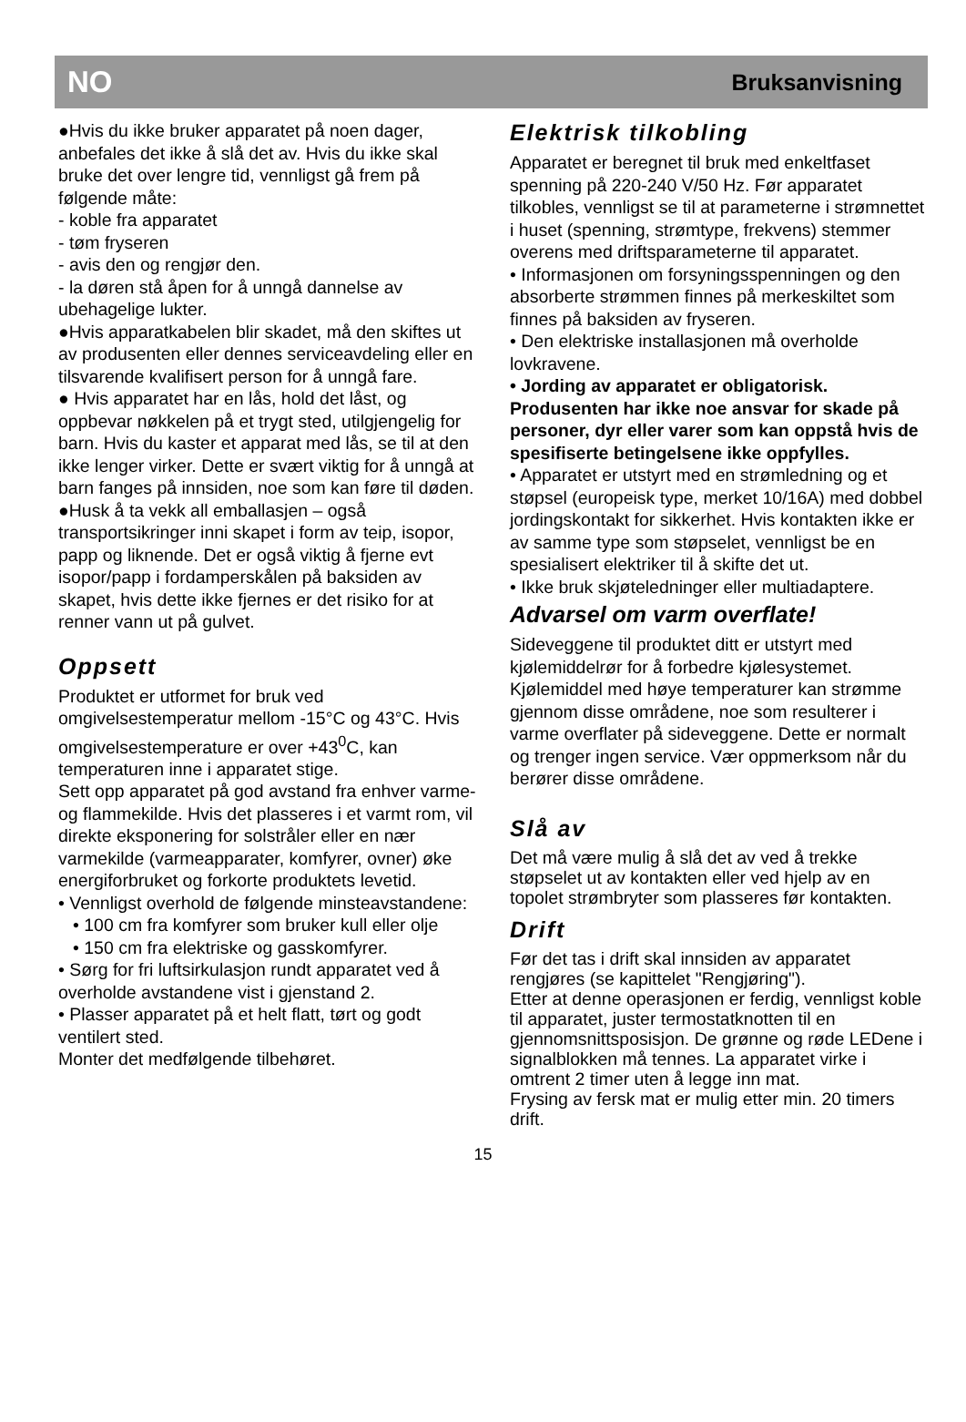NO Bruksanvisning
●Hvis du ikke bruker apparatet på noen dager, anbefales det ikke å slå det av. Hvis du ikke skal bruke det over lengre tid, vennligst gå frem på følgende måte:
- koble fra apparatet
- tøm fryseren
- avis den og rengjør den.
- la døren stå åpen for å unngå dannelse av ubehagelige lukter.
●Hvis apparatkabelen blir skadet, må den skiftes ut av produsenten eller dennes serviceavdeling eller en tilsvarende kvalifisert person for å unngå fare.
● Hvis apparatet har en lås, hold det låst, og oppbevar nøkkelen på et trygt sted, utilgjengelig for barn. Hvis du kaster et apparat med lås, se til at den ikke lenger virker. Dette er svært viktig for å unngå at barn fanges på innsiden, noe som kan føre til døden.
●Husk å ta vekk all emballasjen – også transportsikringer inni skapet i form av teip, isopor, papp og liknende. Det er også viktig å fjerne evt isopor/papp i fordamperskålen på baksiden av skapet, hvis dette ikke fjernes er det risiko for at renner vann ut på gulvet.
Oppsett
Produktet er utformet for bruk ved omgivelsestemperatur mellom -15°C og 43°C. Hvis omgivelsestemperature er over +43<sup>0</sup>C, kan temperaturen inne i apparatet stige.
Sett opp apparatet på god avstand fra enhver varme- og flammekilde. Hvis det plasseres i et varmt rom, vil direkte eksponering for solstråler eller en nær varmekilde (varmeapparater, komfyrer, ovner) øke energiforbruket og forkorte produktets levetid.
• Vennligst overhold de følgende minsteavstandene:
• 100 cm fra komfyrer som bruker kull eller olje
• 150 cm fra elektriske og gasskomfyrer.
• Sørg for fri luftsirkulasjon rundt apparatet ved å overholde avstandene vist i gjenstand 2.
• Plasser apparatet på et helt flatt, tørt og godt ventilert sted.
Monter det medfølgende tilbehøret.
Elektrisk tilkobling
Apparatet er beregnet til bruk med enkeltfaset spenning på 220-240 V/50 Hz. Før apparatet tilkobles, vennligst se til at parameterne i strømnettet i huset (spenning, strømtype, frekvens) stemmer overens med driftsparameterne til apparatet.
• Informasjonen om forsyningsspenningen og den absorberte strømmen finnes på merkeskiltet som finnes på baksiden av fryseren.
• Den elektriske installasjonen må overholde lovkravene.
• Jording av apparatet er obligatorisk. Produsenten har ikke noe ansvar for skade på personer, dyr eller varer som kan oppstå hvis de spesifiserte betingelsene ikke oppfylles.
• Apparatet er utstyrt med en strømledning og et støpsel (europeisk type, merket 10/16A) med dobbel jordingskontakt for sikkerhet. Hvis kontakten ikke er av samme type som støpselet, vennligst be en spesialisert elektriker til å skifte det ut.
• Ikke bruk skjøteledninger eller multiadaptere.
Advarsel om varm overflate!
Sideveggene til produktet ditt er utstyrt med kjølemiddelrør for å forbedre kjølesystemet. Kjølemiddel med høye temperaturer kan strømme gjennom disse områdene, noe som resulterer i varme overflater på sideveggene. Dette er normalt og trenger ingen service. Vær oppmerksom når du berører disse områdene.
Slå av
Det må være mulig å slå det av ved å trekke støpselet ut av kontakten eller ved hjelp av en topolet strømbryter som plasseres før kontakten.
Drift
Før det tas i drift skal innsiden av apparatet rengjøres (se kapittelet "Rengjøring").
Etter at denne operasjonen er ferdig, vennligst koble til apparatet, juster termostatknotten til en gjennomsnittsposisjon. De grønne og røde LEDene i signalblokken må tennes. La apparatet virke i omtrent 2 timer uten å legge inn mat.
Frysing av fersk mat er mulig etter min. 20 timers drift.
15